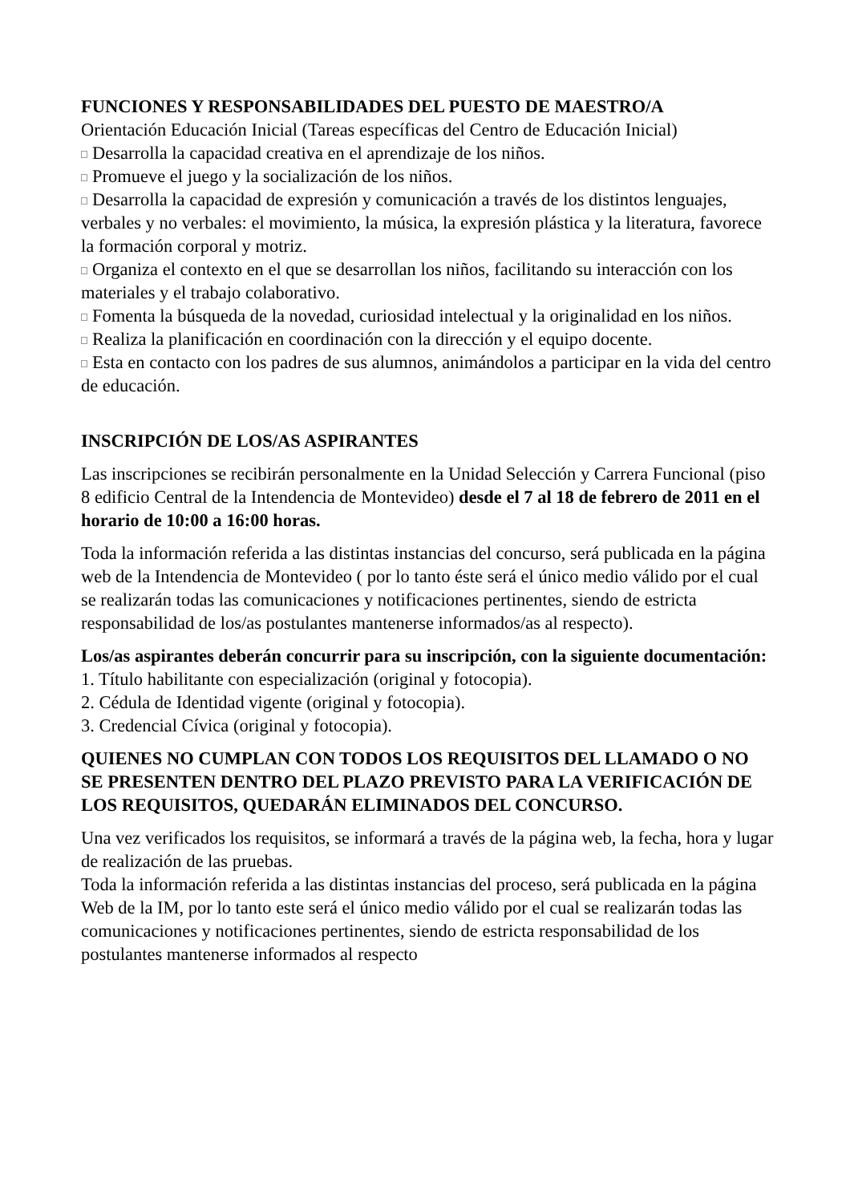FUNCIONES Y RESPONSABILIDADES DEL PUESTO DE MAESTRO/A
Orientación Educación Inicial (Tareas específicas del Centro de Educación Inicial)
Desarrolla la capacidad creativa en el aprendizaje de los niños.
Promueve el juego y la socialización de los niños.
Desarrolla la capacidad de expresión y comunicación a través de los distintos lenguajes, verbales y no verbales: el movimiento, la música, la expresión plástica y la literatura, favorece la formación corporal y motriz.
Organiza el contexto en el que se desarrollan los niños, facilitando su interacción con los materiales y el trabajo colaborativo.
Fomenta la búsqueda de la novedad, curiosidad intelectual y la originalidad en los niños.
Realiza la planificación en coordinación con la dirección y el equipo docente.
Esta en contacto con los padres de sus alumnos, animándolos a participar en la vida del centro de educación.
INSCRIPCIÓN DE LOS/AS ASPIRANTES
Las inscripciones se recibirán personalmente en la Unidad Selección y Carrera Funcional (piso 8 edificio Central de la Intendencia de Montevideo) desde el 7 al 18 de febrero de 2011 en el horario de 10:00 a 16:00 horas.
Toda la información referida a las distintas instancias del concurso, será publicada en la página web de la Intendencia de Montevideo ( por lo tanto éste será el único medio válido por el cual se realizarán todas las comunicaciones y notificaciones pertinentes, siendo de estricta responsabilidad de los/as postulantes mantenerse informados/as al respecto).
Los/as aspirantes deberán concurrir para su inscripción, con la siguiente documentación:
1. Título habilitante con especialización (original y fotocopia).
2. Cédula de Identidad vigente (original y fotocopia).
3. Credencial Cívica (original y fotocopia).
QUIENES NO CUMPLAN CON TODOS LOS REQUISITOS DEL LLAMADO O NO SE PRESENTEN DENTRO DEL PLAZO PREVISTO PARA LA VERIFICACIÓN DE LOS REQUISITOS, QUEDARÁN ELIMINADOS DEL CONCURSO.
Una vez verificados los requisitos, se informará a través de la página web, la fecha, hora y lugar de realización de las pruebas.
Toda la información referida a las distintas instancias del proceso, será publicada en la página Web de la IM, por lo tanto este será el único medio válido por el cual se realizarán todas las comunicaciones y notificaciones pertinentes, siendo de estricta responsabilidad de los postulantes mantenerse informados al respecto